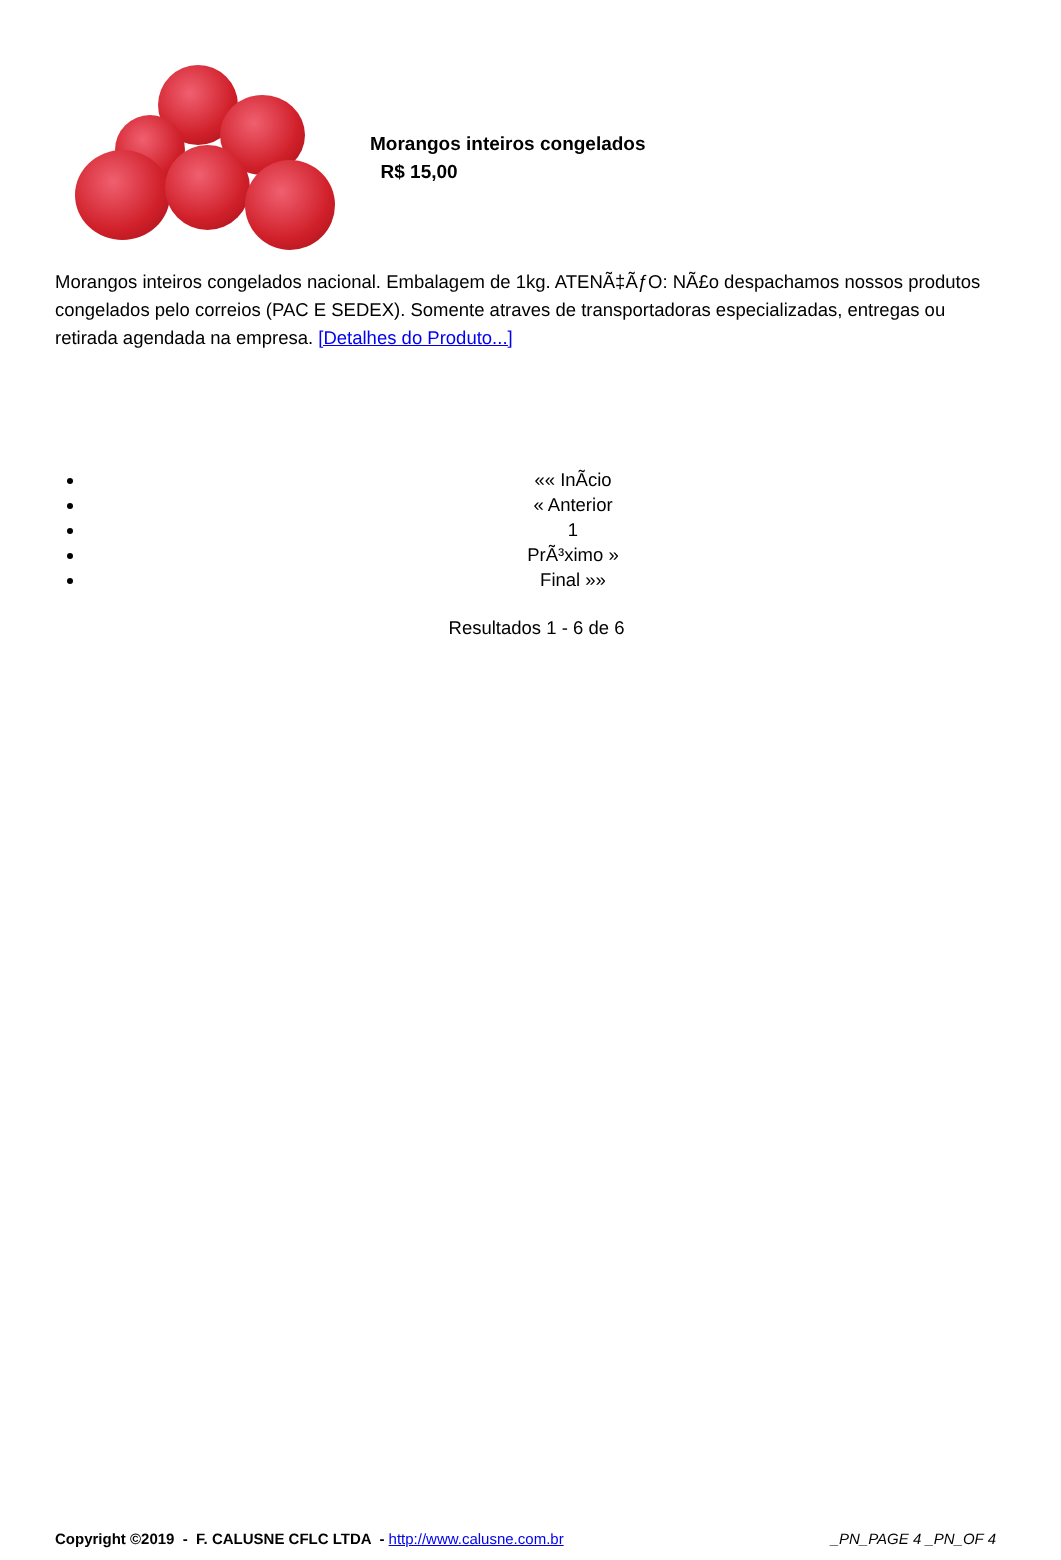Morangos inteiros congelados
R$ 15,00
Morangos inteiros congelados nacional. Embalagem de 1kg. ATENÃ‡ÃƒO: NÃ£o despachamos nossos produtos congelados pelo correios (PAC E SEDEX). Somente atraves de transportadoras especializadas, entregas ou retirada agendada na empresa. [Detalhes do Produto...]
«« InÃ­cio
« Anterior
1
PrÃ³ximo »
Final »»
Resultados 1 - 6 de 6
Copyright ©2019 - F. CALUSNE CFLC LTDA - http://www.calusne.com.br _PN_PAGE 4 _PN_OF 4